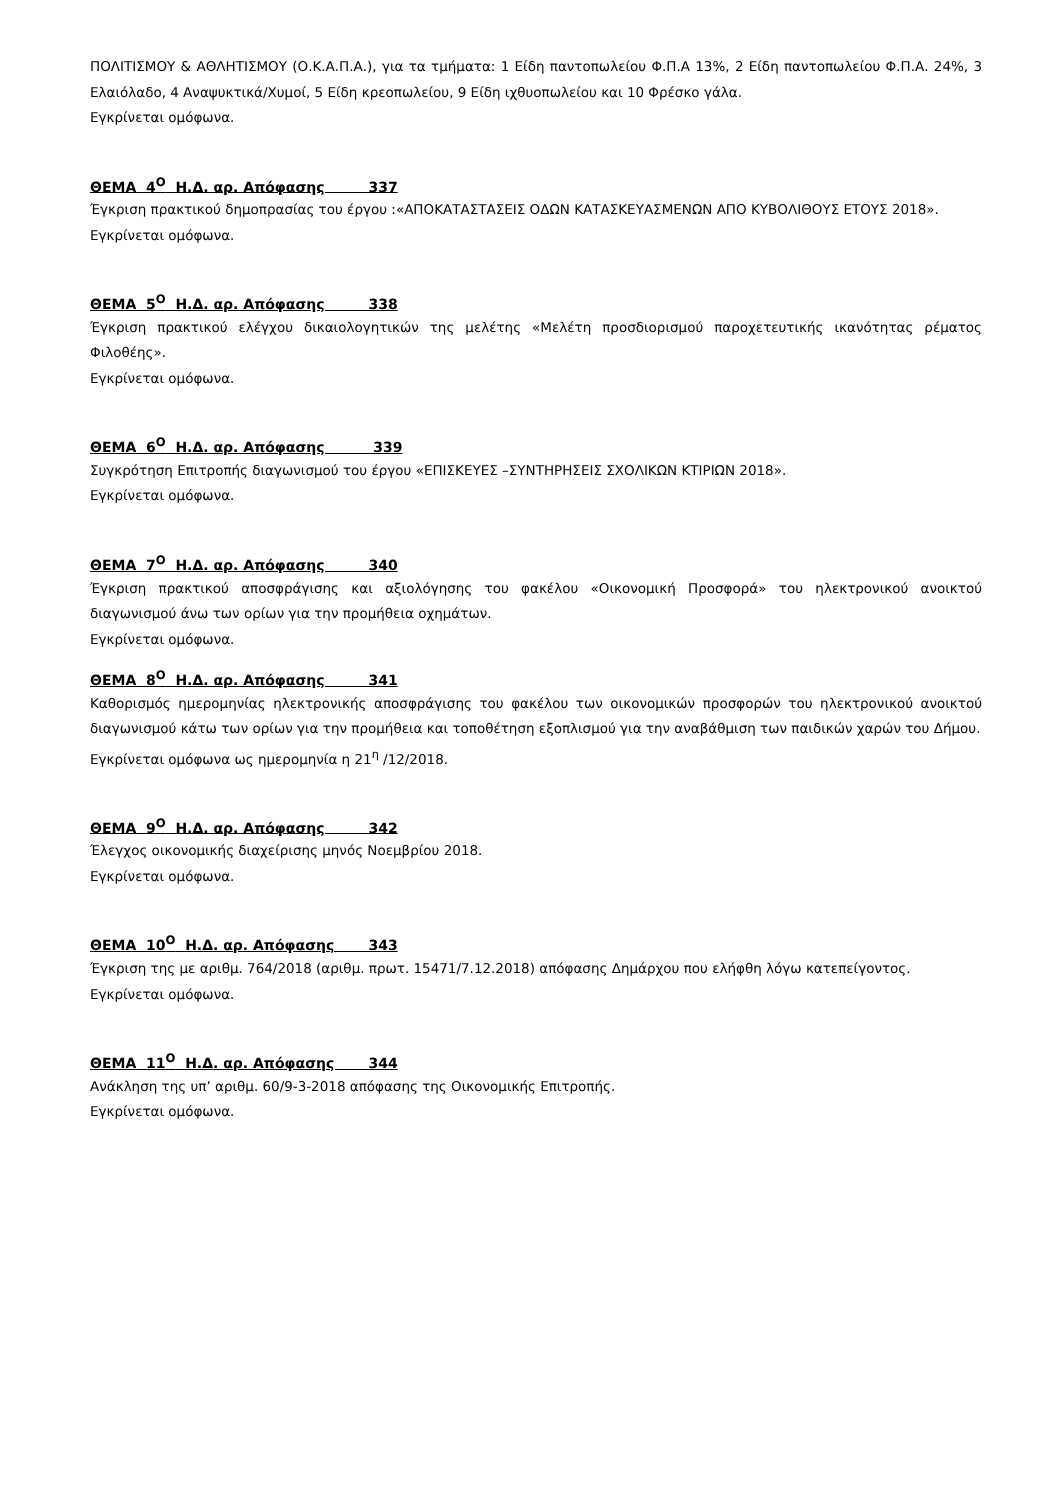ΠΟΛΙΤΙΣΜΟΥ & ΑΘΛΗΤΙΣΜΟΥ (Ο.Κ.Α.Π.Α.), για τα τμήματα: 1 Είδη παντοπωλείου Φ.Π.Α 13%, 2 Είδη παντοπωλείου Φ.Π.Α. 24%, 3 Ελαιόλαδο, 4 Αναψυκτικά/Χυμοί, 5 Είδη κρεοπωλείου, 9 Είδη ιχθυοπωλείου και 10 Φρέσκο γάλα.
Εγκρίνεται ομόφωνα.
ΘΕΜΑ 4<sup>Ο</sup> Η.Δ. αρ. Απόφασης 337
Έγκριση πρακτικού δημοπρασίας του έργου :«ΑΠΟΚΑΤΑΣΤΑΣΕΙΣ ΟΔΩΝ ΚΑΤΑΣΚΕΥΑΣΜΕΝΩΝ ΑΠΟ ΚΥΒΟΛΙΘΟΥΣ ΕΤΟΥΣ 2018».
Εγκρίνεται ομόφωνα.
ΘΕΜΑ 5<sup>Ο</sup> Η.Δ. αρ. Απόφασης 338
Έγκριση πρακτικού ελέγχου δικαιολογητικών της μελέτης «Μελέτη προσδιορισμού παροχετευτικής ικανότητας ρέματος Φιλοθέης».
Εγκρίνεται ομόφωνα.
ΘΕΜΑ 6<sup>Ο</sup> Η.Δ. αρ. Απόφασης 339
Συγκρότηση Επιτροπής διαγωνισμού του έργου «ΕΠΙΣΚΕΥΕΣ –ΣΥΝΤΗΡΗΣΕΙΣ ΣΧΟΛΙΚΩΝ ΚΤΙΡΙΩΝ 2018».
Εγκρίνεται ομόφωνα.
ΘΕΜΑ 7<sup>Ο</sup> Η.Δ. αρ. Απόφασης 340
Έγκριση πρακτικού αποσφράγισης και αξιολόγησης του φακέλου «Οικονομική Προσφορά» του ηλεκτρονικού ανοικτού διαγωνισμού άνω των ορίων για την προμήθεια οχημάτων.
Εγκρίνεται ομόφωνα.
ΘΕΜΑ 8<sup>Ο</sup> Η.Δ. αρ. Απόφασης 341
Καθορισμός ημερομηνίας ηλεκτρονικής αποσφράγισης του φακέλου των οικονομικών προσφορών του ηλεκτρονικού ανοικτού διαγωνισμού κάτω των ορίων για την προμήθεια και τοποθέτηση εξοπλισμού για την αναβάθμιση των παιδικών χαρών του Δήμου.
Εγκρίνεται ομόφωνα ως ημερομηνία η 21<sup>η</sup> /12/2018.
ΘΕΜΑ 9<sup>Ο</sup> Η.Δ. αρ. Απόφασης 342
Έλεγχος οικονομικής διαχείρισης μηνός Νοεμβρίου 2018.
Εγκρίνεται ομόφωνα.
ΘΕΜΑ 10<sup>Ο</sup> Η.Δ. αρ. Απόφασης 343
Έγκριση της με αριθμ. 764/2018 (αριθμ. πρωτ. 15471/7.12.2018) απόφασης Δημάρχου που ελήφθη λόγω κατεπείγοντος.
Εγκρίνεται ομόφωνα.
ΘΕΜΑ 11<sup>Ο</sup> Η.Δ. αρ. Απόφασης 344
Ανάκληση της υπ’ αριθμ. 60/9-3-2018 απόφασης της Οικονομικής Επιτροπής.
Εγκρίνεται ομόφωνα.